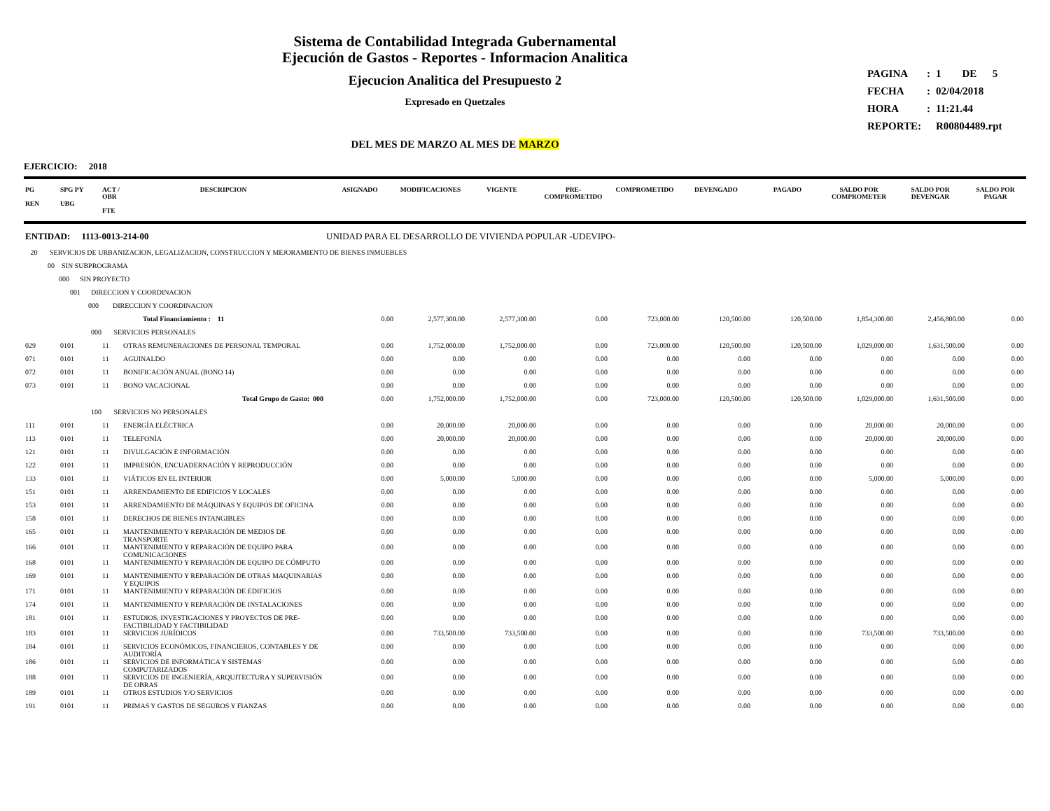Sistema de Contabilidad Integrada Gubernamental
Ejecución de Gastos - Reportes - Informacion Analitica
Ejecucion Analitica del Presupuesto 2
Expresado en Quetzales
DEL MES DE MARZO AL MES DE MARZO
| PAGINA | : | 1 DE 5 |
| FECHA | : | 02/04/2018 |
| HORA | : | 11:21.44 |
| REPORTE: | | R00804489.rpt |
EJERCICIO: 2018
| PG REN | SPG PY UBG | ACT / OBR FTE | DESCRIPCION | ASIGNADO | MODIFICACIONES | VIGENTE | PRE- COMPROMETIDO | COMPROMETIDO | DEVENGADO | PAGADO | SALDO POR COMPROMETER | SALDO POR DEVENGAR | SALDO POR PAGAR |
| --- | --- | --- | --- | --- | --- | --- | --- | --- | --- | --- | --- | --- | --- |
| ENTIDAD: 1113-0013-214-00 | | | | UNIDAD PARA EL DESARROLLO DE VIVIENDA POPULAR -UDEVIPO- | | | | | | | | | |
| 20 SERVICIOS DE URBANIZACION, LEGALIZACION, CONSTRUCCION Y MEJORAMIENTO DE BIENES INMUEBLES | | | | | | | | | | | | | |
| 00 SIN SUBPROGRAMA | | | | | | | | | | | | | |
| 000 SIN PROYECTO | | | | | | | | | | | | | |
| 001 DIRECCION Y COORDINACION | | | | | | | | | | | | | |
| 000 DIRECCION Y COORDINACION | | | | | | | | | | | | | |
| | | | Total Financiamiento : 11 | 0.00 | 2,577,300.00 | 2,577,300.00 | 0.00 | 723,000.00 | 120,500.00 | 120,500.00 | 1,854,300.00 | 2,456,800.00 | 0.00 |
| 000 SERVICIOS PERSONALES | | | | | | | | | | | | | |
| 029 | 0101 | 11 | OTRAS REMUNERACIONES DE PERSONAL TEMPORAL | 0.00 | 1,752,000.00 | 1,752,000.00 | 0.00 | 723,000.00 | 120,500.00 | 120,500.00 | 1,029,000.00 | 1,631,500.00 | 0.00 |
| 071 | 0101 | 11 | AGUINALDO | 0.00 | 0.00 | 0.00 | 0.00 | 0.00 | 0.00 | 0.00 | 0.00 | 0.00 | 0.00 |
| 072 | 0101 | 11 | BONIFICACIÓN ANUAL (BONO 14) | 0.00 | 0.00 | 0.00 | 0.00 | 0.00 | 0.00 | 0.00 | 0.00 | 0.00 | 0.00 |
| 073 | 0101 | 11 | BONO VACACIONAL | 0.00 | 0.00 | 0.00 | 0.00 | 0.00 | 0.00 | 0.00 | 0.00 | 0.00 | 0.00 |
| | | | Total Grupo de Gasto: 000 | 0.00 | 1,752,000.00 | 1,752,000.00 | 0.00 | 723,000.00 | 120,500.00 | 120,500.00 | 1,029,000.00 | 1,631,500.00 | 0.00 |
| 100 SERVICIOS NO PERSONALES | | | | | | | | | | | | | |
| 111 | 0101 | 11 | ENERGÍA ELÉCTRICA | 0.00 | 20,000.00 | 20,000.00 | 0.00 | 0.00 | 0.00 | 0.00 | 20,000.00 | 20,000.00 | 0.00 |
| 113 | 0101 | 11 | TELEFONÍA | 0.00 | 20,000.00 | 20,000.00 | 0.00 | 0.00 | 0.00 | 0.00 | 20,000.00 | 20,000.00 | 0.00 |
| 121 | 0101 | 11 | DIVULGACIÓN E INFORMACIÓN | 0.00 | 0.00 | 0.00 | 0.00 | 0.00 | 0.00 | 0.00 | 0.00 | 0.00 | 0.00 |
| 122 | 0101 | 11 | IMPRESIÓN, ENCUADERNACIÓN Y REPRODUCCIÓN | 0.00 | 0.00 | 0.00 | 0.00 | 0.00 | 0.00 | 0.00 | 0.00 | 0.00 | 0.00 |
| 133 | 0101 | 11 | VIÁTICOS EN EL INTERIOR | 0.00 | 5,000.00 | 5,000.00 | 0.00 | 0.00 | 0.00 | 0.00 | 5,000.00 | 5,000.00 | 0.00 |
| 151 | 0101 | 11 | ARRENDAMIENTO DE EDIFICIOS Y LOCALES | 0.00 | 0.00 | 0.00 | 0.00 | 0.00 | 0.00 | 0.00 | 0.00 | 0.00 | 0.00 |
| 153 | 0101 | 11 | ARRENDAMIENTO DE MÁQUINAS Y EQUIPOS DE OFICINA | 0.00 | 0.00 | 0.00 | 0.00 | 0.00 | 0.00 | 0.00 | 0.00 | 0.00 | 0.00 |
| 158 | 0101 | 11 | DERECHOS DE BIENES INTANGIBLES | 0.00 | 0.00 | 0.00 | 0.00 | 0.00 | 0.00 | 0.00 | 0.00 | 0.00 | 0.00 |
| 165 | 0101 | 11 | MANTENIMIENTO Y REPARACIÓN DE MEDIOS DE TRANSPORTE | 0.00 | 0.00 | 0.00 | 0.00 | 0.00 | 0.00 | 0.00 | 0.00 | 0.00 | 0.00 |
| 166 | 0101 | 11 | MANTENIMIENTO Y REPARACIÓN DE EQUIPO PARA COMUNICACIONES | 0.00 | 0.00 | 0.00 | 0.00 | 0.00 | 0.00 | 0.00 | 0.00 | 0.00 | 0.00 |
| 168 | 0101 | 11 | MANTENIMIENTO Y REPARACIÓN DE EQUIPO DE CÓMPUTO | 0.00 | 0.00 | 0.00 | 0.00 | 0.00 | 0.00 | 0.00 | 0.00 | 0.00 | 0.00 |
| 169 | 0101 | 11 | MANTENIMIENTO Y REPARACIÓN DE OTRAS MAQUINARIAS Y EQUIPOS | 0.00 | 0.00 | 0.00 | 0.00 | 0.00 | 0.00 | 0.00 | 0.00 | 0.00 | 0.00 |
| 171 | 0101 | 11 | MANTENIMIENTO Y REPARACIÓN DE EDIFICIOS | 0.00 | 0.00 | 0.00 | 0.00 | 0.00 | 0.00 | 0.00 | 0.00 | 0.00 | 0.00 |
| 174 | 0101 | 11 | MANTENIMIENTO Y REPARACIÓN DE INSTALACIONES | 0.00 | 0.00 | 0.00 | 0.00 | 0.00 | 0.00 | 0.00 | 0.00 | 0.00 | 0.00 |
| 181 | 0101 | 11 | ESTUDIOS, INVESTIGACIONES Y PROYECTOS DE PRE-FACTIBILIDAD Y FACTIBILIDAD | 0.00 | 0.00 | 0.00 | 0.00 | 0.00 | 0.00 | 0.00 | 0.00 | 0.00 | 0.00 |
| 183 | 0101 | 11 | SERVICIOS JURÍDICOS | 0.00 | 733,500.00 | 733,500.00 | 0.00 | 0.00 | 0.00 | 0.00 | 733,500.00 | 733,500.00 | 0.00 |
| 184 | 0101 | 11 | SERVICIOS ECONÓMICOS, FINANCIEROS, CONTABLES Y DE AUDITORÍA | 0.00 | 0.00 | 0.00 | 0.00 | 0.00 | 0.00 | 0.00 | 0.00 | 0.00 | 0.00 |
| 186 | 0101 | 11 | SERVICIOS DE INFORMÁTICA Y SISTEMAS COMPUTARIZADOS | 0.00 | 0.00 | 0.00 | 0.00 | 0.00 | 0.00 | 0.00 | 0.00 | 0.00 | 0.00 |
| 188 | 0101 | 11 | SERVICIOS DE INGENIERÍA, ARQUITECTURA Y SUPERVISIÓN DE OBRAS | 0.00 | 0.00 | 0.00 | 0.00 | 0.00 | 0.00 | 0.00 | 0.00 | 0.00 | 0.00 |
| 189 | 0101 | 11 | OTROS ESTUDIOS Y/O SERVICIOS | 0.00 | 0.00 | 0.00 | 0.00 | 0.00 | 0.00 | 0.00 | 0.00 | 0.00 | 0.00 |
| 191 | 0101 | 11 | PRIMAS Y GASTOS DE SEGUROS Y FIANZAS | 0.00 | 0.00 | 0.00 | 0.00 | 0.00 | 0.00 | 0.00 | 0.00 | 0.00 | 0.00 |